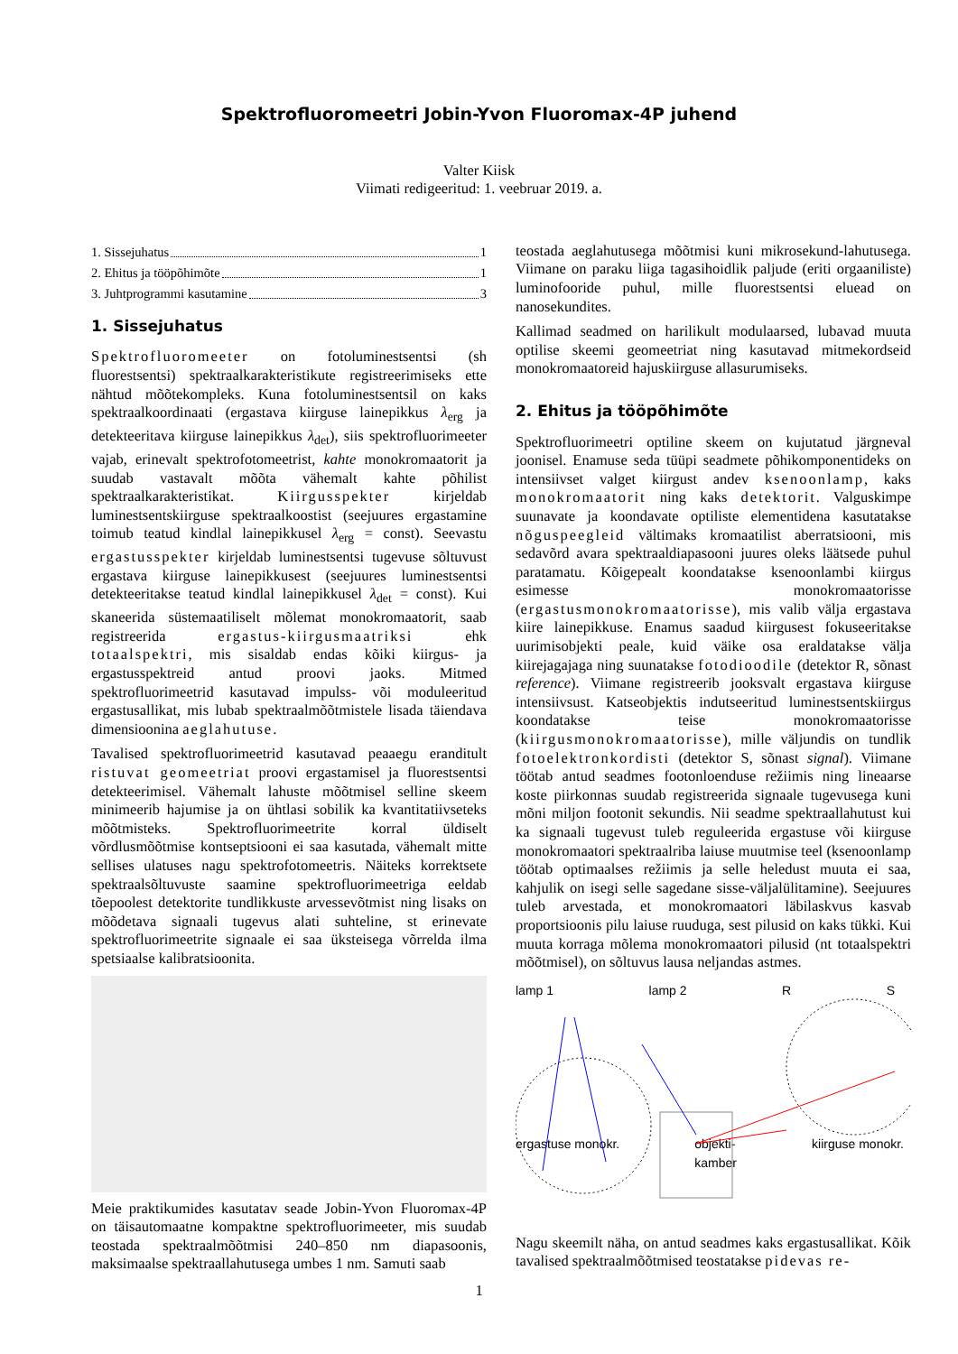Spektrofluoromeetri Jobin-Yvon Fluoromax-4P juhend
Valter Kiisk
Viimati redigeeritud: 1. veebruar 2019. a.
1. Sissejuhatus 1
2. Ehitus ja tööpõhimõte 1
3. Juhtprogrammi kasutamine 3
1. Sissejuhatus
Spektrofluoromeeter on fotoluminestsentsi (sh fluorestsentsi) spektraalkarakteristikute registreerimiseks ette nähtud mõõtekompleks. Kuna fotoluminestsentsil on kaks spektraalkoordinaati (ergastava kiirguse lainepikkus λ<sub>erg</sub> ja detekteeritava kiirguse lainepikkus λ<sub>det</sub>), siis spektrofluorimeeter vajab, erinevalt spektrofotomeetrist, kahte monokromaatorit ja suudab vastavalt mõõta vähemalt kahte põhilist spektraalkarakteristikat. Kiirgusspekter kirjeldab luminestsentskiirguse spektraalkoostist (seejuures ergastamine toimub teatud kindlal lainepikkusel λ<sub>erg</sub> = const). Seevastu ergastusspekter kirjeldab luminestsentsi tugevuse sõltuvust ergastava kiirguse lainepikkusest (seejuures luminestsentsi detekteeritakse teatud kindlal lainepikkusel λ<sub>det</sub> = const). Kui skaneerida süstemaatiliselt mõlemat monokromaatorit, saab registreerida ergastus-kiirgusmaatriksi ehk totaalspektri, mis sisaldab endas kõiki kiirgus- ja ergastusspektreid antud proovi jaoks. Mitmed spektrofluorimeetrid kasutavad impulss- või moduleeritud ergastusallikat, mis lubab spektraalmõõtmistele lisada täiendava dimensioonina aeglahutuse.
Tavalised spektrofluorimeetrid kasutavad peaaegu eranditult ristuvat geomeetriat proovi ergastamisel ja fluorestsentsi detekteerimisel. Vähemalt lahuste mõõtmisel selline skeem minimeerib hajumise ja on ühtlasi sobilik ka kvantitatiivseteks mõõtmisteks. Spektrofluorimeetrite korral üldiselt võrdlusmõõtmise kontseptsiooni ei saa kasutada, vähemalt mitte sellises ulatuses nagu spektrofotomeetris. Näiteks korrektsete spektraalsõltuvuste saamine spektrofluorimeetriga eeldab tõepoolest detektorite tundlikkuste arvessevõtmist ning lisaks on mõõdetava signaali tugevus alati suhteline, st erinevate spektrofluorimeetrite signaale ei saa üksteisega võrrelda ilma spetsiaalse kalibratsioonita.
Meie praktikumides kasutatav seade Jobin-Yvon Fluoromax-4P on täisautomaatne kompaktne spektrofluorimeeter, mis suudab teostada spektraalmõõtmisi 240–850 nm diapasoonis, maksimaalse spektraallahutusega umbes 1 nm. Samuti saab
teostada aeglahutusega mõõtmisi kuni mikrosekund-lahutusega. Viimane on paraku liiga tagasihoidlik paljude (eriti orgaaniliste) luminofooride puhul, mille fluorestsentsi eluead on nanosekundites.
Kallimad seadmed on harilikult modulaarsed, lubavad muuta optilise skeemi geomeetriat ning kasutavad mitmekordseid monokromaatoreid hajuskiirguse allasurumiseks.
2. Ehitus ja tööpõhimõte
Spektrofluorimeetri optiline skeem on kujutatud järgneval joonisel. Enamuse seda tüüpi seadmete põhikomponentideks on intensiivset valget kiirgust andev ksenoonlamp, kaks monokromaatorit ning kaks detektorit. Valguskimpe suunavate ja koondavate optiliste elementidena kasutatakse nõguspeegleid vältimaks kromaatilist aberratsiooni, mis sedavõrd avara spektraaldiapasooni juures oleks läätsede puhul paratamatu. Kõigepealt koondatakse ksenoonlambi kiirgus esimesse monokromaatorisse (ergastusmonokromaatorisse), mis valib välja ergastava kiire lainepikkuse. Enamus saadud kiirgusest fokuseeritakse uurimisobjekti peale, kuid väike osa eraldatakse välja kiirejagajaga ning suunatakse fotodioodile (detektor R, sõnast reference). Viimane registreerib jooksvalt ergastava kiirguse intensiivsust. Katseobjektis indutseeritud luminestsentskiirgus koondatakse teise monokromaatorisse (kiirgusmonokromaatorisse), mille väljundis on tundlik fotoelektronkordisti (detektor S, sõnast signal). Viimane töötab antud seadmes footonloenduse režiimis ning lineaarse koste piirkonnas suudab registreerida signaale tugevusega kuni mõni miljon footonit sekundis. Nii seadme spektraallahutust kui ka signaali tugevust tuleb reguleerida ergastuse või kiirguse monokromaatori spektraalriba laiuse muutmise teel (ksenoonlamp töötab optimaalses režiimis ja selle heledust muuta ei saa, kahjulik on isegi selle sagedane sisse-väljalülitamine). Seejuures tuleb arvestada, et monokromaatori läbilaskvus kasvab proportsioonis pilu laiuse ruuduga, sest pilusid on kaks tükki. Kui muuta korraga mõlema monokromaatori pilusid (nt totaalspektri mõõtmisel), on sõltuvus lausa neljandas astmes.
lamp 1 lamp 2 R S
ergastuse monokr. objekti-
kamber kiirguse monokr.
Nagu skeemilt näha, on antud seadmes kaks ergastusallikat. Kõik tavalised spektraalmõõtmised teostatakse pidevas re-
1